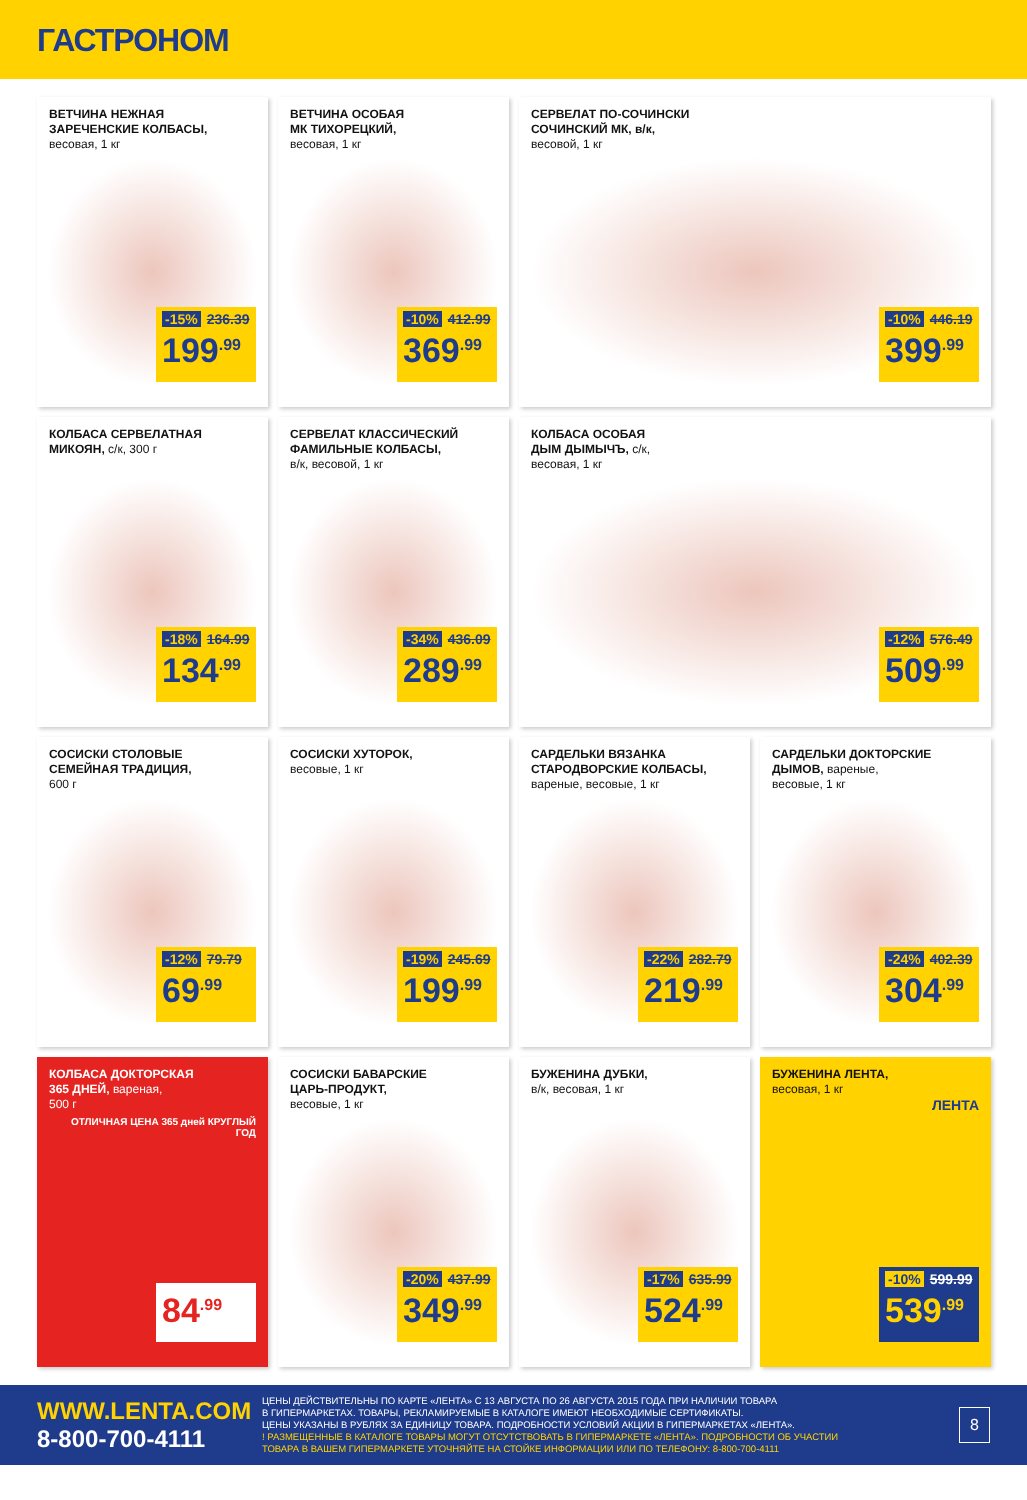ГАСТРОНОМ
ВЕТЧИНА НЕЖНАЯ
ЗАРЕЧЕНСКИЕ КОЛБАСЫ,
весовая, 1 кг
-15% 236.39
199<sup>.99</sup>
ВЕТЧИНА ОСОБАЯ
МК ТИХОРЕЦКИЙ,
весовая, 1 кг
-10% 412.99
369<sup>.99</sup>
СЕРВЕЛАТ ПО-СОЧИНСКИ
СОЧИНСКИЙ МК, в/к,
весовой, 1 кг
-10% 446.19
399<sup>.99</sup>
КОЛБАСА СЕРВЕЛАТНАЯ
МИКОЯН, с/к, 300 г
-18% 164.99
134<sup>.99</sup>
СЕРВЕЛАТ КЛАССИЧЕСКИЙ
ФАМИЛЬНЫЕ КОЛБАСЫ,
в/к, весовой, 1 кг
-34% 436.09
289<sup>.99</sup>
КОЛБАСА ОСОБАЯ
ДЫМ ДЫМЫЧЪ, с/к,
весовая, 1 кг
-12% 576.49
509<sup>.99</sup>
СОСИСКИ СТОЛОВЫЕ
СЕМЕЙНАЯ ТРАДИЦИЯ,
600 г
-12% 79.79
69<sup>.99</sup>
СОСИСКИ ХУТОРОК,
весовые, 1 кг
-19% 245.69
199<sup>.99</sup>
САРДЕЛЬКИ ВЯЗАНКА
СТАРОДВОРСКИЕ КОЛБАСЫ,
вареные, весовые, 1 кг
-22% 282.79
219<sup>.99</sup>
САРДЕЛЬКИ ДОКТОРСКИЕ
ДЫМОВ, вареные,
весовые, 1 кг
-24% 402.39
304<sup>.99</sup>
КОЛБАСА ДОКТОРСКАЯ
365 ДНЕЙ, вареная,
500 г
ОТЛИЧНАЯ ЦЕНА 365 дней КРУГЛЫЙ ГОД
84<sup>.99</sup>
СОСИСКИ БАВАРСКИЕ
ЦАРЬ-ПРОДУКТ,
весовые, 1 кг
-20% 437.99
349<sup>.99</sup>
БУЖЕНИНА ДУБКИ,
в/к, весовая, 1 кг
-17% 635.99
524<sup>.99</sup>
БУЖЕНИНА ЛЕНТА,
весовая, 1 кг
ЛЕНТА
-10% 599.99
539<sup>.99</sup>
WWW.LENTA.COM
8-800-700-4111
ЦЕНЫ ДЕЙСТВИТЕЛЬНЫ ПО КАРТЕ «ЛЕНТА» С 13 АВГУСТА ПО 26 АВГУСТА 2015 ГОДА ПРИ НАЛИЧИИ ТОВАРА
В ГИПЕРМАРКЕТАХ. ТОВАРЫ, РЕКЛАМИРУЕМЫЕ В КАТАЛОГЕ ИМЕЮТ НЕОБХОДИМЫЕ СЕРТИФИКАТЫ.
ЦЕНЫ УКАЗАНЫ В РУБЛЯХ ЗА ЕДИНИЦУ ТОВАРА. ПОДРОБНОСТИ УСЛОВИЙ АКЦИИ В ГИПЕРМАРКЕТАХ «ЛЕНТА».
! РАЗМЕЩЕННЫЕ В КАТАЛОГЕ ТОВАРЫ МОГУТ ОТСУТСТВОВАТЬ В ГИПЕРМАРКЕТЕ «ЛЕНТА». ПОДРОБНОСТИ ОБ УЧАСТИИ
ТОВАРА В ВАШЕМ ГИПЕРМАРКЕТЕ УТОЧНЯЙТЕ НА СТОЙКЕ ИНФОРМАЦИИ ИЛИ ПО ТЕЛЕФОНУ: 8-800-700-4111
8